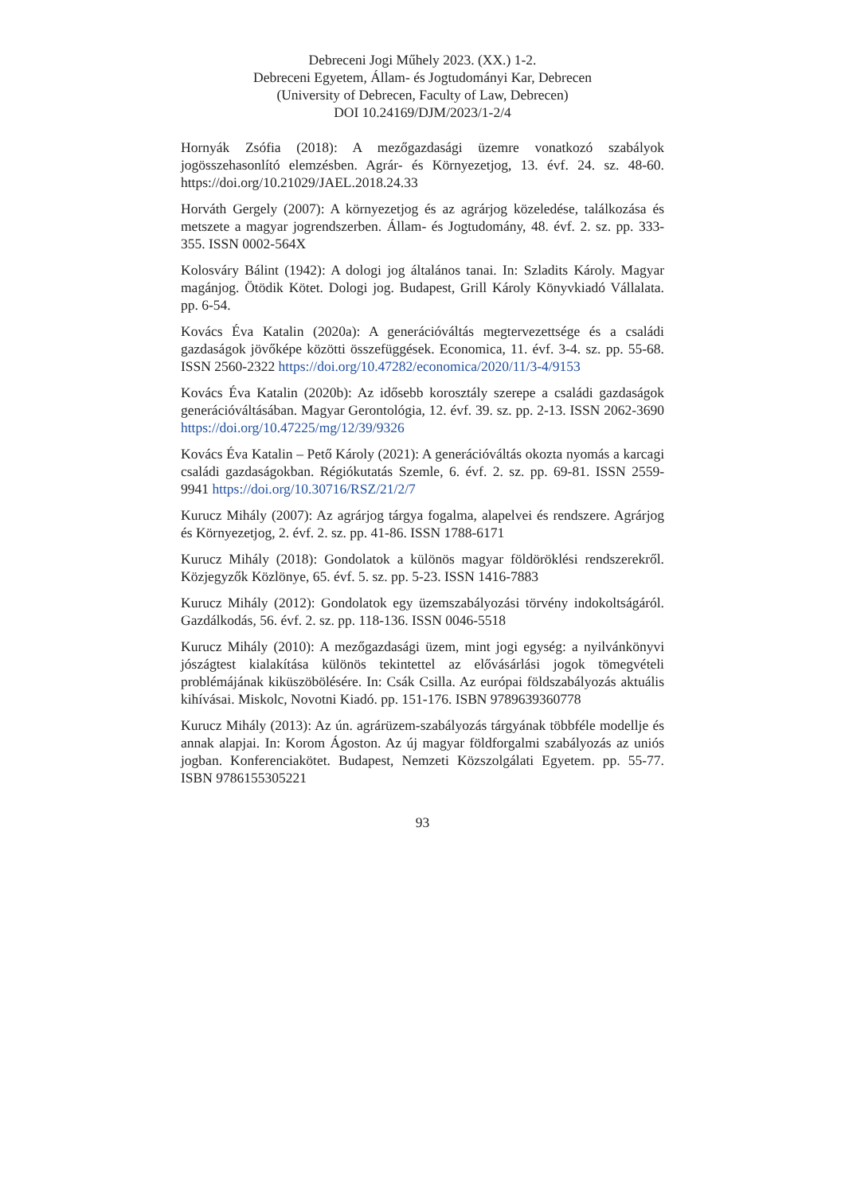Debreceni Jogi Műhely 2023. (XX.) 1-2.
Debreceni Egyetem, Állam- és Jogtudományi Kar, Debrecen
(University of Debrecen, Faculty of Law, Debrecen)
DOI 10.24169/DJM/2023/1-2/4
Hornyák Zsófia (2018): A mezőgazdasági üzemre vonatkozó szabályok jogösszehasonlító elemzésben. Agrár- és Környezetjog, 13. évf. 24. sz. 48-60. https://doi.org/10.21029/JAEL.2018.24.33
Horváth Gergely (2007): A környezetjog és az agrárjog közeledése, találkozása és metszete a magyar jogrendszerben. Állam- és Jogtudomány, 48. évf. 2. sz. pp. 333-355. ISSN 0002-564X
Kolosváry Bálint (1942): A dologi jog általános tanai. In: Szladits Károly. Magyar magánjog. Ötödik Kötet. Dologi jog. Budapest, Grill Károly Könyvkiadó Vállalata. pp. 6-54.
Kovács Éva Katalin (2020a): A generációváltás megtervezettsége és a családi gazdaságok jövőképe közötti összefüggések. Economica, 11. évf. 3-4. sz. pp. 55-68. ISSN 2560-2322 https://doi.org/10.47282/economica/2020/11/3-4/9153
Kovács Éva Katalin (2020b): Az idősebb korosztály szerepe a családi gazdaságok generációváltásában. Magyar Gerontológia, 12. évf. 39. sz. pp. 2-13. ISSN 2062-3690 https://doi.org/10.47225/mg/12/39/9326
Kovács Éva Katalin – Pető Károly (2021): A generációváltás okozta nyomás a karcagi családi gazdaságokban. Régiókutatás Szemle, 6. évf. 2. sz. pp. 69-81. ISSN 2559-9941 https://doi.org/10.30716/RSZ/21/2/7
Kurucz Mihály (2007): Az agrárjog tárgya fogalma, alapelvei és rendszere. Agrárjog és Környezetjog, 2. évf. 2. sz. pp. 41-86. ISSN 1788-6171
Kurucz Mihály (2018): Gondolatok a különös magyar földöröklési rendszerekről. Közjegyzők Közlönye, 65. évf. 5. sz. pp. 5-23. ISSN 1416-7883
Kurucz Mihály (2012): Gondolatok egy üzemszabályozási törvény indokoltságáról. Gazdálkodás, 56. évf. 2. sz. pp. 118-136. ISSN 0046-5518
Kurucz Mihály (2010): A mezőgazdasági üzem, mint jogi egység: a nyilvánkönyvi jószágtest kialakítása különös tekintettel az elővásárlási jogok tömegvételi problémájának kiküszöbölésére. In: Csák Csilla. Az európai földszabályozás aktuális kihívásai. Miskolc, Novotni Kiadó. pp. 151-176. ISBN 9789639360778
Kurucz Mihály (2013): Az ún. agrárüzem-szabályozás tárgyának többféle modellje és annak alapjai. In: Korom Ágoston. Az új magyar földforgalmi szabályozás az uniós jogban. Konferenciakötet. Budapest, Nemzeti Közszolgálati Egyetem. pp. 55-77. ISBN 9786155305221
93